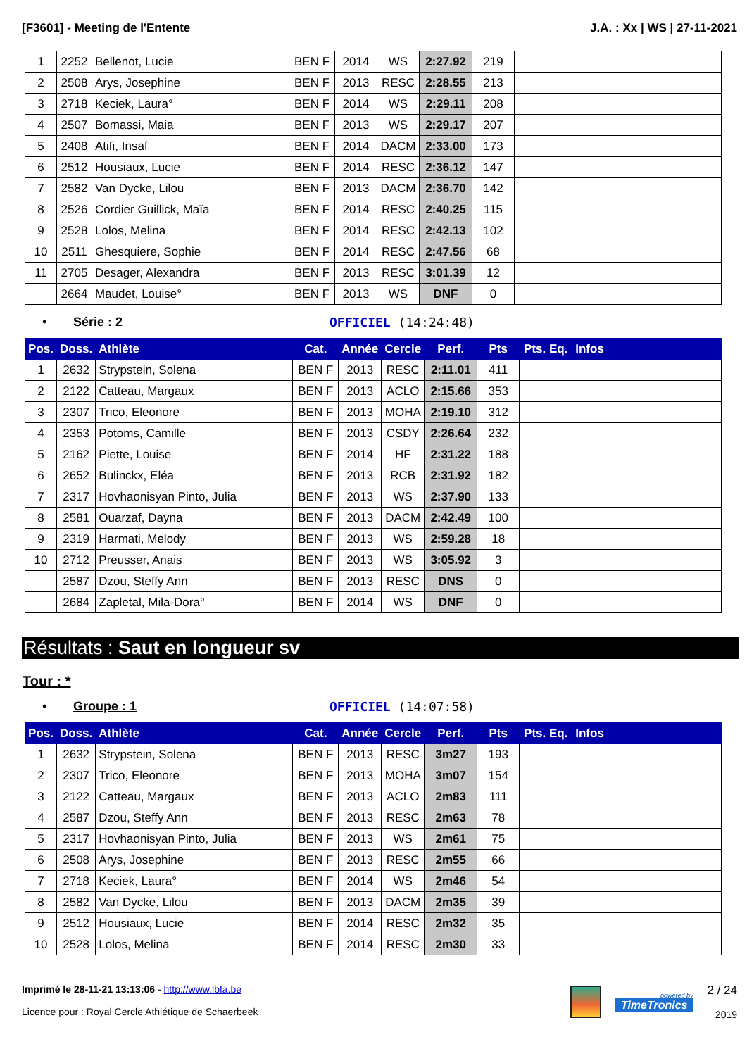[F3601] - Meeting de l'Entente J.A. : Xx | WS | 27-11-2021
| 1 | 2252 | Bellenot, Lucie | BEN F | 2014 | WS | 2:27.92 | 219 | | |
| 2 | 2508 | Arys, Josephine | BEN F | 2013 | RESC | 2:28.55 | 213 | | |
| 3 | 2718 | Keciek, Laura° | BEN F | 2014 | WS | 2:29.11 | 208 | | |
| 4 | 2507 | Bomassi, Maia | BEN F | 2013 | WS | 2:29.17 | 207 | | |
| 5 | 2408 | Atifi, Insaf | BEN F | 2014 | DACM | 2:33.00 | 173 | | |
| 6 | 2512 | Housiaux, Lucie | BEN F | 2014 | RESC | 2:36.12 | 147 | | |
| 7 | 2582 | Van Dycke, Lilou | BEN F | 2013 | DACM | 2:36.70 | 142 | | |
| 8 | 2526 | Cordier Guillick, Maïa | BEN F | 2014 | RESC | 2:40.25 | 115 | | |
| 9 | 2528 | Lolos, Melina | BEN F | 2014 | RESC | 2:42.13 | 102 | | |
| 10 | 2511 | Ghesquiere, Sophie | BEN F | 2014 | RESC | 2:47.56 | 68 | | |
| 11 | 2705 | Desager, Alexandra | BEN F | 2013 | RESC | 3:01.39 | 12 | | |
| | 2664 | Maudet, Louise° | BEN F | 2013 | WS | DNF | 0 | | |
• Série : 2 OFFICIEL (14:24:48)
| Pos. | Doss. | Athlète | Cat. | Année | Cercle | Perf. | Pts | Pts. Eq. | Infos |
| --- | --- | --- | --- | --- | --- | --- | --- | --- | --- |
| 1 | 2632 | Strypstein, Solena | BEN F | 2013 | RESC | 2:11.01 | 411 | | |
| 2 | 2122 | Catteau, Margaux | BEN F | 2013 | ACLO | 2:15.66 | 353 | | |
| 3 | 2307 | Trico, Eleonore | BEN F | 2013 | MOHA | 2:19.10 | 312 | | |
| 4 | 2353 | Potoms, Camille | BEN F | 2013 | CSDY | 2:26.64 | 232 | | |
| 5 | 2162 | Piette, Louise | BEN F | 2014 | HF | 2:31.22 | 188 | | |
| 6 | 2652 | Bulinckx, Eléa | BEN F | 2013 | RCB | 2:31.92 | 182 | | |
| 7 | 2317 | Hovhaonisyan Pinto, Julia | BEN F | 2013 | WS | 2:37.90 | 133 | | |
| 8 | 2581 | Ouarzaf, Dayna | BEN F | 2013 | DACM | 2:42.49 | 100 | | |
| 9 | 2319 | Harmati, Melody | BEN F | 2013 | WS | 2:59.28 | 18 | | |
| 10 | 2712 | Preusser, Anais | BEN F | 2013 | WS | 3:05.92 | 3 | | |
| | 2587 | Dzou, Steffy Ann | BEN F | 2013 | RESC | DNS | 0 | | |
| | 2684 | Zapletal, Mila-Dora° | BEN F | 2014 | WS | DNF | 0 | | |
Résultats : Saut en longueur sv
Tour : *
• Groupe : 1 OFFICIEL (14:07:58)
| Pos. | Doss. | Athlète | Cat. | Année | Cercle | Perf. | Pts | Pts. Eq. | Infos |
| --- | --- | --- | --- | --- | --- | --- | --- | --- | --- |
| 1 | 2632 | Strypstein, Solena | BEN F | 2013 | RESC | 3m27 | 193 | | |
| 2 | 2307 | Trico, Eleonore | BEN F | 2013 | MOHA | 3m07 | 154 | | |
| 3 | 2122 | Catteau, Margaux | BEN F | 2013 | ACLO | 2m83 | 111 | | |
| 4 | 2587 | Dzou, Steffy Ann | BEN F | 2013 | RESC | 2m63 | 78 | | |
| 5 | 2317 | Hovhaonisyan Pinto, Julia | BEN F | 2013 | WS | 2m61 | 75 | | |
| 6 | 2508 | Arys, Josephine | BEN F | 2013 | RESC | 2m55 | 66 | | |
| 7 | 2718 | Keciek, Laura° | BEN F | 2014 | WS | 2m46 | 54 | | |
| 8 | 2582 | Van Dycke, Lilou | BEN F | 2013 | DACM | 2m35 | 39 | | |
| 9 | 2512 | Housiaux, Lucie | BEN F | 2014 | RESC | 2m32 | 35 | | |
| 10 | 2528 | Lolos, Melina | BEN F | 2014 | RESC | 2m30 | 33 | | |
Imprimé le 28-11-21 13:13:06 - http://www.lbfa.be
Licence pour : Royal Cercle Athlétique de Schaerbeek
powered by
TimeTronics
2 / 24
2019